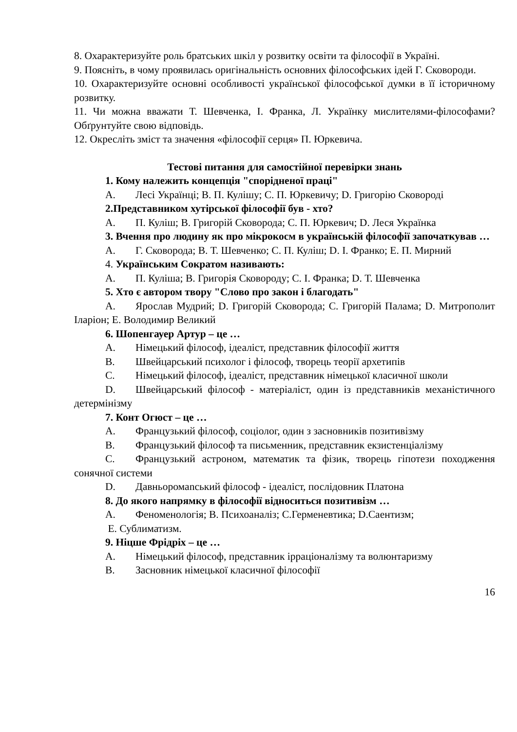8. Охарактеризуйте роль братських шкіл у розвитку освіти та філософії в Україні.
9. Поясніть, в чому проявилась оригінальність основних філософських ідей Г. Сковороди.
10. Охарактеризуйте основні особливості української філософської думки в її історичному розвитку.
11. Чи можна вважати Т. Шевченка, І. Франка, Л. Українку мислителями-філософами? Обґрунтуйте свою відповідь.
12. Окресліть зміст та значення «філософії серця» П. Юркевича.
Тестові питання для самостійної перевірки знань
1. Кому належить концепція "спорідненої праці"
А. Лесі Українці; В. П. Кулішу; С. П. Юркевичу; D. Григорію Сковороді
2.Представником хутірської філософії був - хто?
А. П. Куліш; В. Григорій Сковорода; С. П. Юркевич; D. Леся Українка
3. Вчення про людину як про мікрокосм в українській філософії започаткував …
А. Г. Сковорода; В. Т. Шевченко; С. П. Куліш; D. І. Франко; Е. П. Мирний
4. Українським Сократом називають:
А. П. Куліша; В. Григорія Сковороду; С. І. Франка; D. Т. Шевченка
5. Хто є автором твору "Слово про закон і благодать"
А. Ярослав Мудрий; D. Григорій Сковорода; С. Григорій Палама; D. Митрополит Іларіон; Е. Володимир Великий
6. Шопенгауер Артур – це …
A. Німецький філософ, ідеаліст, представник філософії життя
B. Швейцарський психолог і філософ, творець теорії архетипів
C. Німецький філософ, ідеаліст, представник німецької класичної школи
D. Швейцарський філософ - матеріаліст, один із представників механістичного детермінізму
7. Конт Огюст – це …
A. Французький філософ, соціолог, один з засновників позитивізму
B. Французький філософ та письменник, представник екзистенціалізму
C. Французький астроном, математик та фізик, творець гіпотези походження сонячної системи
D. Давньоромanський філософ - ідеаліст, послідовник Платона
8. До якого напрямку в філософії відноситься позитивізм …
A. Феноменологія; В. Психоаналіз; С.Герменевтика; D.Саентизм;
Е. Сублиматизм.
9. Ніцше Фрідріх – це …
A. Німецький філософ, представник ірраціоналізму та волюнтаризму
B. Засновник німецької класичної філософії
16